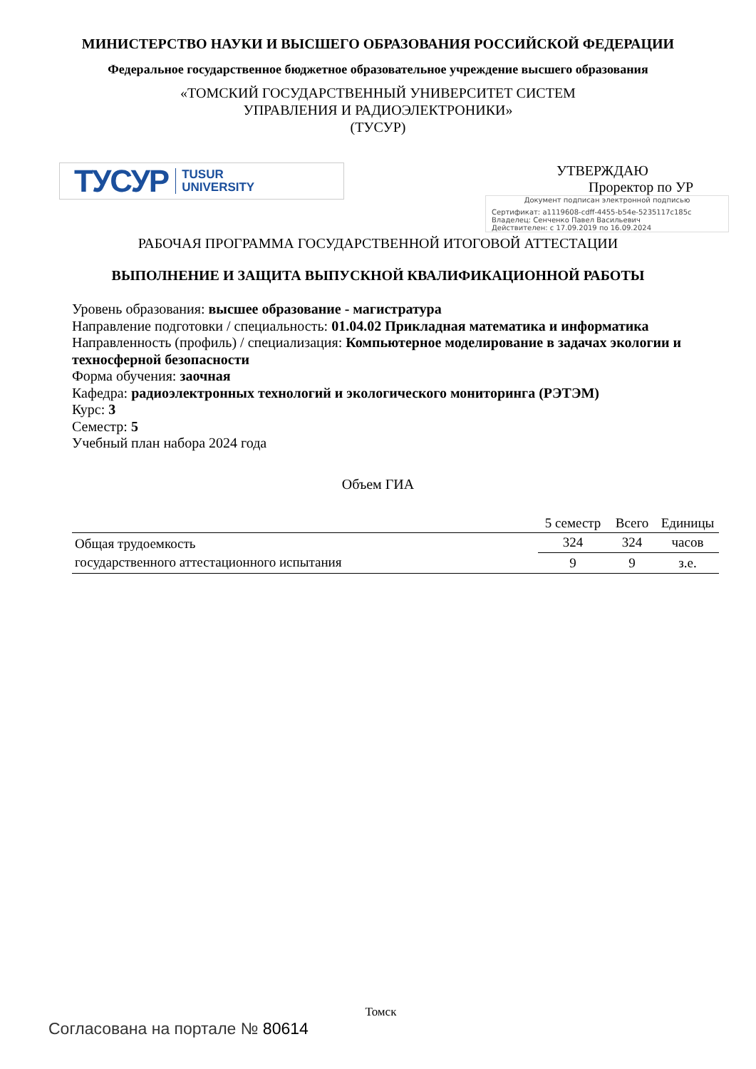МИНИСТЕРСТВО НАУКИ И ВЫСШЕГО ОБРАЗОВАНИЯ РОССИЙСКОЙ ФЕДЕРАЦИИ
Федеральное государственное бюджетное образовательное учреждение высшего образования
«ТОМСКИЙ ГОСУДАРСТВЕННЫЙ УНИВЕРСИТЕТ СИСТЕМ
УПРАВЛЕНИЯ И РАДИОЭЛЕКТРОНИКИ»
(ТУСУР)
ТУСУР TUSUR
UNIVERSITY
УТВЕРЖДАЮ
Проректор по УР
Документ подписан электронной подписью
Сертификат: a1119608-cdff-4455-b54e-5235117c185c
Владелец: Сенченко Павел Васильевич
Действителен: с 17.09.2019 по 16.09.2024
РАБОЧАЯ ПРОГРАММА ГОСУДАРСТВЕННОЙ ИТОГОВОЙ АТТЕСТАЦИИ
ВЫПОЛНЕНИЕ И ЗАЩИТА ВЫПУСКНОЙ КВАЛИФИКАЦИОННОЙ РАБОТЫ
Уровень образования: высшее образование - магистратура
Направление подготовки / специальность: 01.04.02 Прикладная математика и информатика
Направленность (профиль) / специализация: Компьютерное моделирование в задачах экологии и техносферной безопасности
Форма обучения: заочная
Кафедра: радиоэлектронных технологий и экологического мониторинга (РЭТЭМ)
Курс: 3
Семестр: 5
Учебный план набора 2024 года
Объем ГИА
| | 5 семестр | Всего | Единицы |
| Общая трудоемкость государственного аттестационного испытания | 324 | 324 | часов |
| | 9 | 9 | з.е. |
Томск
Согласована на портале № 80614